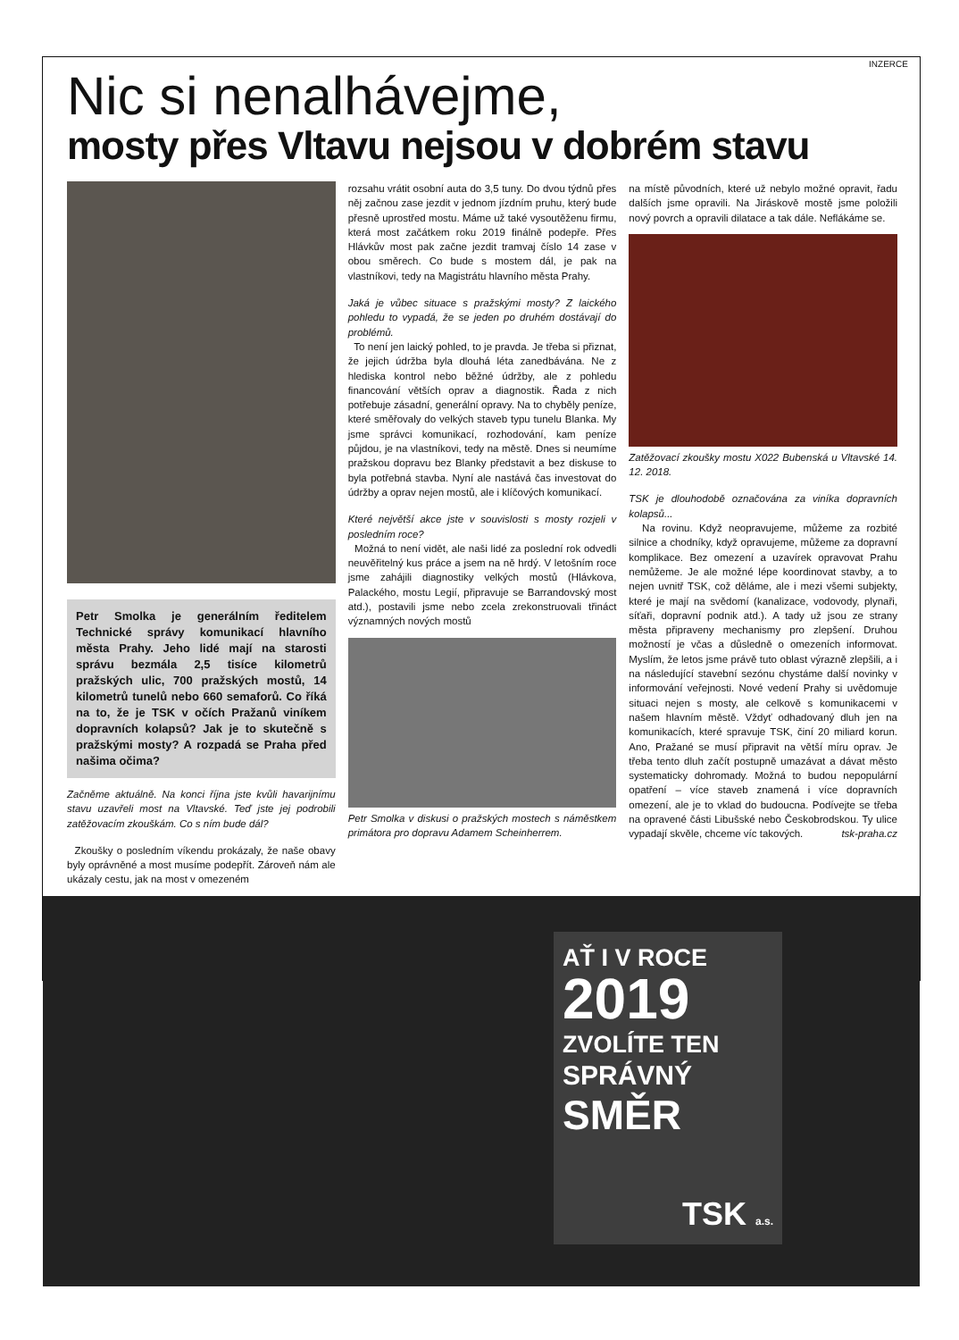INZERCE
Nic si nenalhávejme,
mosty přes Vltavu nejsou v dobrém stavu
Petr Smolka je generálním ředitelem Technické správy komunikací hlavního města Prahy. Jeho lidé mají na starosti správu bezmála 2,5 tisíce kilometrů pražských ulic, 700 pražských mostů, 14 kilometrů tunelů nebo 660 semaforů. Co říká na to, že je TSK v očích Pražanů viníkem dopravních kolapsů? Jak je to skutečně s pražskými mosty? A rozpadá se Praha před našima očima?
Začněme aktuálně. Na konci října jste kvůli havarijnímu stavu uzavřeli most na Vltavské. Teď jste jej podrobili zatěžovacím zkouškám. Co s ním bude dál?
Zkoušky o posledním víkendu prokázaly, že naše obavy byly oprávněné a most musíme podepřít. Zároveň nám ale ukázaly cestu, jak na most v omezeném
rozsahu vrátit osobní auta do 3,5 tuny. Do dvou týdnů přes něj začnou zase jezdit v jednom jízdním pruhu, který bude přesně uprostřed mostu. Máme už také vysoutěženu firmu, která most začátkem roku 2019 finálně podepře. Přes Hlávkův most pak začne jezdit tramvaj číslo 14 zase v obou směrech. Co bude s mostem dál, je pak na vlastníkovi, tedy na Magistrátu hlavního města Prahy.
Jaká je vůbec situace s pražskými mosty? Z laického pohledu to vypadá, že se jeden po druhém dostávají do problémů.
To není jen laický pohled, to je pravda. Je třeba si přiznat, že jejich údržba byla dlouhá léta zanedbávána. Ne z hlediska kontrol nebo běžné údržby, ale z pohledu financování větších oprav a diagnostik. Řada z nich potřebuje zásadní, generální opravy. Na to chyběly peníze, které směřovaly do velkých staveb typu tunelu Blanka. My jsme správci komunikací, rozhodování, kam peníze půjdou, je na vlastníkovi, tedy na městě. Dnes si neumíme pražskou dopravu bez Blanky představit a bez diskuse to byla potřebná stavba. Nyní ale nastává čas investovat do údržby a oprav nejen mostů, ale i klíčových komunikací.
Které největší akce jste v souvislosti s mosty rozjeli v posledním roce?
Možná to není vidět, ale naši lidé za poslední rok odvedli neuvěřitelný kus práce a jsem na ně hrdý. V letošním roce jsme zahájili diagnostiky velkých mostů (Hlávkova, Palackého, mostu Legií, připravuje se Barrandovský most atd.), postavili jsme nebo zcela zrekonstruovali třináct významných nových mostů
Petr Smolka v diskusi o pražských mostech s náměstkem primátora pro dopravu Adamem Scheinherrem.
na místě původních, které už nebylo možné opravit, řadu dalších jsme opravili. Na Jiráskově mostě jsme položili nový povrch a opravili dilatace a tak dále. Neflákáme se.
Zatěžovací zkoušky mostu X022 Bubenská u Vltavské 14. 12. 2018.
TSK je dlouhodobě označována za viníka dopravních kolapsů...
Na rovinu. Když neopravujeme, můžeme za rozbité silnice a chodníky, když opravujeme, můžeme za dopravní komplikace. Bez omezení a uzavírek opravovat Prahu nemůžeme. Je ale možné lépe koordinovat stavby, a to nejen uvnitř TSK, což děláme, ale i mezi všemi subjekty, které je mají na svědomí (kanalizace, vodovody, plynaři, síťaři, dopravní podnik atd.). A tady už jsou ze strany města připraveny mechanismy pro zlepšení. Druhou možností je včas a důsledně o omezeních informovat. Myslím, že letos jsme právě tuto oblast výrazně zlepšili, a i na následující stavební sezónu chystáme další novinky v informování veřejnosti. Nové vedení Prahy si uvědomuje situaci nejen s mosty, ale celkově s komunikacemi v našem hlavním městě. Vždyť odhadovaný dluh jen na komunikacích, které spravuje TSK, činí 20 miliard korun. Ano, Pražané se musí připravit na větší míru oprav. Je třeba tento dluh začít postupně umazávat a dávat město systematicky dohromady. Možná to budou nepopulární opatření – více staveb znamená i více dopravních omezení, ale je to vklad do budoucna. Podívejte se třeba na opravené části Libušské nebo Českobrodskou. Ty ulice vypadají skvěle, chceme víc takových. tsk-praha.cz
AŤ I V ROCE
2019
ZVOLÍTE TEN
SPRÁVNÝ
SMĚR
TSK a.s.